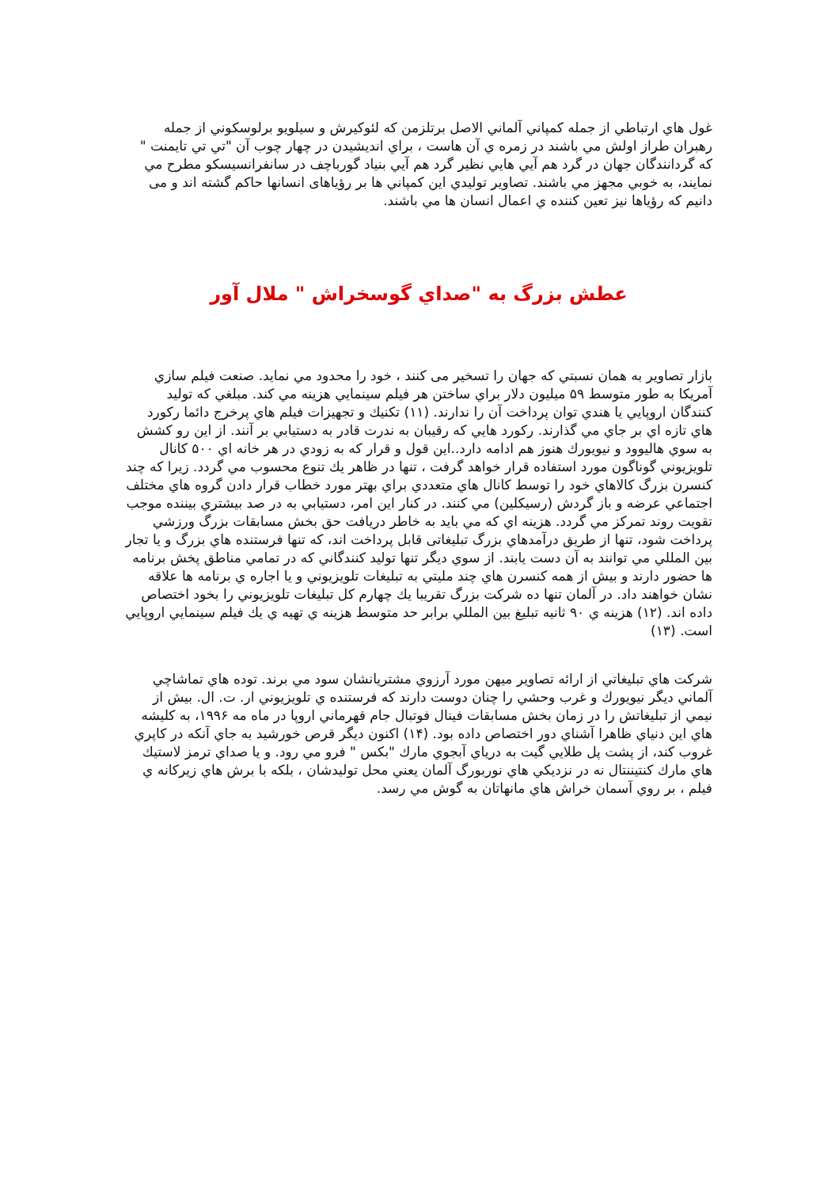غول هاي ارتباطي از جمله كمپاني آلماني الاصل برتلزمن كه لئوكيرش و سيلويو برلوسكوني از جمله رهبران طراز اولش مي باشند در زمره ي آن هاست ، براي انديشيدن در چهار چوب آن "تي تي تايمنت " كه گردانندگان جهان در گرد هم آيي هايي نظير گرد هم آيي بنياد گورباچف در سانفرانسيسكو مطرح مي نمايند، به خوبي مجهز مي باشند. تصاوير توليدي اين كمپاني ها بر رؤياهاى انسانها حاكم گشته اند و مى دانيم كه رؤياها نيز تعين كننده ي اعمال انسان ها مي باشند.
عطش بزرگ به "صداي گوسخراش " ملال آور
بازار تصاوير به همان نسبتي كه جهان را تسخير مى كنند ، خود را محدود مي نمايد. صنعت فيلم سازي آمريكا به طور متوسط ۵۹ ميليون دلار براي ساختن هر فيلم سينمايي هزينه مي كند. مبلغي كه توليد كنندگان اروپايي يا هندي توان پرداخت آن را ندارند. (۱۱) تكنيك و تجهيزات فيلم هاي پرخرج دائما ركورد هاي تازه اي بر جاي مي گذارند. ركورد هايي كه رقيبان به ندرت قادر به دستيابي بر آنند. از اين رو كشش به سوي هاليوود و نيويورك هنوز هم ادامه دارد..اين قول و قرار كه به زودي در هر خانه اي ۵۰۰ كانال تلويزيوني گوناگون مورد استفاده قرار خواهد گرفت ، تنها در ظاهر يك تنوع محسوب مي گردد. زيرا كه چند كنسرن بزرگ كالاهاي خود را توسط كانال هاي متعددي براي بهتر مورد خطاب قرار دادن گروه هاي مختلف اجتماعي عرضه و باز گردش (رسيكلين) مي كنند. در كنار اين امر، دستيابي به در صد بيشتري بيننده موجب تقويت روند تمركز مي گردد. هزينه اي كه مي بايد به خاطر دريافت حق بخش مسابقات بزرگ ورزشي پرداخت شود، تنها از طريق درآمدهاي بزرگ تبليغاتى قابل پرداخت اند، كه تنها فرستنده هاي بزرگ و يا تجار بين المللي مي توانند به آن دست يابند. از سوي ديگر تنها توليد كنندگاني كه در تمامي مناطق پخش برنامه ها حضور دارند و بيش از همه كنسرن هاي چند مليتي به تبليغات تلويزيوني و يا اجاره ي برنامه ها علاقه نشان خواهند داد. در آلمان تنها ده شركت بزرگ تقريبا يك چهارم كل تبليغات تلويزيوني را بخود اختصاص داده اند. (۱۲) هزينه ي ۹۰ ثانيه تبليغ بين المللي برابر حد متوسط هزينه ي تهيه ي يك فيلم سينمايي اروپايي است. (۱۳)
شركت هاي تبليغاتي از ارائه تصاوير ميهن مورد آرزوي مشتريانشان سود مي برند. توده هاي تماشاچي آلماني ديگر نيويورك و غرب وحشي را چنان دوست دارند كه فرستنده ي تلويزيوني ار. ت. ال. بيش از نيمي از تبليغاتش را در زمان بخش مسابقات فينال فوتبال جام قهرماني اروپا در ماه مه ۱۹۹۶، به كليشه هاي اين دنياي ظاهرا آشناي دور اختصاص داده بود. (۱۴) اكنون ديگر قرص خورشيد به جاي آنكه در كاپري غروب كند، از پشت پل طلايي گيت به درياي آبجوي مارك "بكس " فرو مي رود. و يا صداي ترمز لاستيك هاي مارك كنتيننتال نه در نزديكي هاي نوربورگ آلمان يعني محل توليدشان ، بلكه با برش هاي زيركانه ي فيلم ، بر روي آسمان خراش هاي مانهاتان به گوش مي رسد.